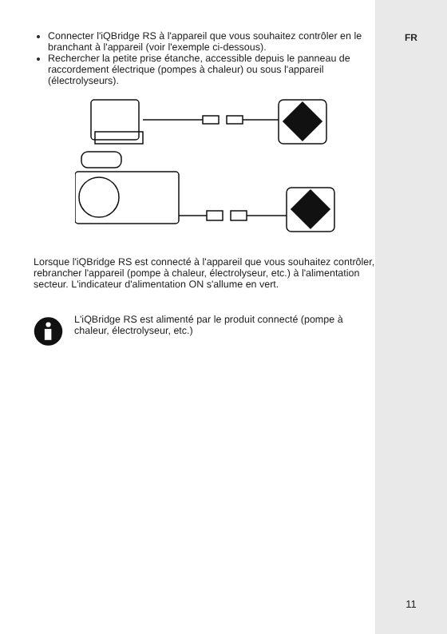Connecter l'iQBridge RS à l'appareil que vous souhaitez contrôler en le branchant à l'appareil (voir l'exemple ci-dessous).
Rechercher la petite prise étanche, accessible depuis le panneau de raccordement électrique (pompes à chaleur) ou sous l'appareil (électrolyseurs).
Lorsque l'iQBridge RS est connecté à l'appareil que vous souhaitez contrôler, rebrancher l'appareil (pompe à chaleur, électrolyseur, etc.) à l'alimentation secteur. L'indicateur d'alimentation ON s'allume en vert.
L'iQBridge RS est alimenté par le produit connecté (pompe à chaleur, électrolyseur, etc.)
FR
11